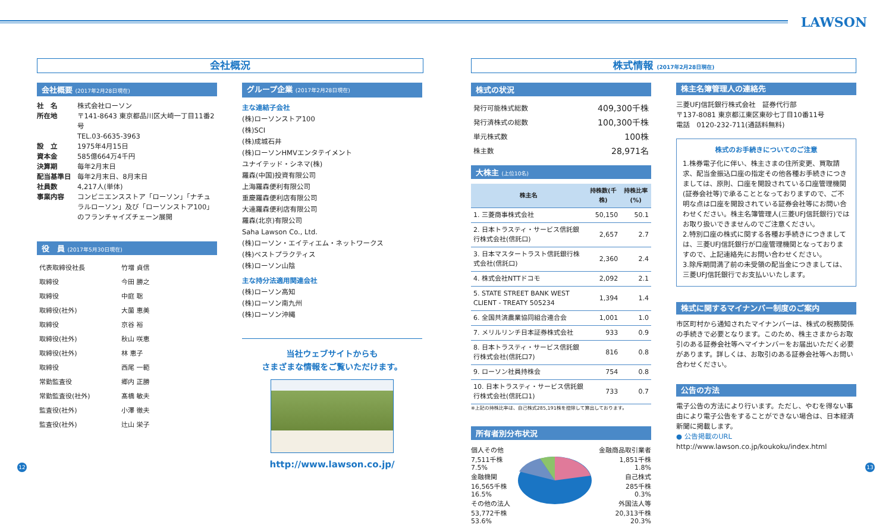LAWSON
会社概況
会社概要 (2017年2月28日現在)
社　名 株式会社ローソン
所在地 〒141-8643 東京都品川区大崎一丁目11番2号
TEL.03-6635-3963
設　立 1975年4月15日
資本金 585億664万4千円
決算期 毎年2月末日
配当基準日 毎年2月末日、8月末日
社員数 4,217人(単体)
事業内容 コンビニエンスストア「ローソン」「ナチュラルローソン」及び「ローソンストア100」のフランチャイズチェーン展開
役　員 (2017年5月30日現在)
| 代表取締役社長 | 竹増 貞信 |
| 取締役 | 今田 勝之 |
| 取締役 | 中庭 聡 |
| 取締役(社外) | 大薗 恵美 |
| 取締役 | 京谷 裕 |
| 取締役(社外) | 秋山 咲恵 |
| 取締役(社外) | 林 恵子 |
| 取締役 | 西尾 一範 |
| 常勤監査役 | 郷内 正勝 |
| 常勤監査役(社外) | 髙橋 敏夫 |
| 監査役(社外) | 小澤 徹夫 |
| 監査役(社外) | 辻山 栄子 |
グループ企業 (2017年2月28日現在)
主な連結子会社
(株)ローソンストア100
(株)SCI
(株)成城石井
(株)ローソンHMVエンタテイメント
ユナイテッド・シネマ(株)
羅森(中国)投資有限公司
上海羅森便利有限公司
重慶羅森便利店有限公司
大連羅森便利店有限公司
羅森(北京)有限公司
Saha Lawson Co., Ltd.
(株)ローソン・エイティエム・ネットワークス
(株)ベストプラクティス
(株)ローソン山陰
主な持分法適用関連会社
(株)ローソン高知
(株)ローソン南九州
(株)ローソン沖縄
当社ウェブサイトからも
さまざまな情報をご覧いただけます。
http://www.lawson.co.jp/
株式情報 (2017年2月28日現在)
株式の状況
| 発行可能株式総数 | 409,300千株 |
| 発行済株式の総数 | 100,300千株 |
| 単元株式数 | 100株 |
| 株主数 | 28,971名 |
大株主 (上位10名)
| 株主名 | 持株数(千株) | 持株比率(%) |
| --- | --- | --- |
| 1. 三菱商事株式会社 | 50,150 | 50.1 |
| 2. 日本トラスティ・サービス信託銀行株式会社(信託口) | 2,657 | 2.7 |
| 3. 日本マスタートラスト信託銀行株式会社(信託口) | 2,360 | 2.4 |
| 4. 株式会社NTTドコモ | 2,092 | 2.1 |
| 5. STATE STREET BANK WEST CLIENT - TREATY 505234 | 1,394 | 1.4 |
| 6. 全国共済農業協同組合連合会 | 1,001 | 1.0 |
| 7. メリルリンチ日本証券株式会社 | 933 | 0.9 |
| 8. 日本トラスティ・サービス信託銀行株式会社(信託口7) | 816 | 0.8 |
| 9. ローソン社員持株会 | 754 | 0.8 |
| 10. 日本トラスティ・サービス信託銀行株式会社(信託口1) | 733 | 0.7 |
※上記の持株比率は、自己株式285,191株を控除して算出しております。
所有者別分布状況
個人その他
7,511千株
7.5%
金融機関
16,565千株
16.5%
その他の法人
53,772千株
53.6%
金融商品取引業者
1,851千株
1.8%
自己株式
285千株
0.3%
外国法人等
20,313千株
20.3%
株主名簿管理人の連絡先
三菱UFJ信託銀行株式会社　証券代行部
〒137-8081 東京都江東区東砂七丁目10番11号
電話　0120-232-711(通話料無料)
株式のお手続きについてのご注意
1.株券電子化に伴い、株主さまの住所変更、買取請求、配当金振込口座の指定その他各種お手続きにつきましては、原則、口座を開設されている口座管理機関(証券会社等)で承ることとなっておりますので、ご不明な点は口座を開設されている証券会社等にお問い合わせください。株主名簿管理人(三菱UFJ信託銀行)ではお取り扱いできませんのでご注意ください。
2.特別口座の株式に関する各種お手続きにつきましては、三菱UFJ信託銀行が口座管理機関となっておりますので、上記連絡先にお問い合わせください。
3.除斥期間満了前の未受領の配当金につきましては、三菱UFJ信託銀行でお支払いいたします。
株式に関するマイナンバー制度のご案内
市区町村から通知されたマイナンバーは、株式の税務関係の手続きで必要となります。このため、株主さまからお取引のある証券会社等へマイナンバーをお届出いただく必要があります。詳しくは、お取引のある証券会社等へお問い合わせください。
公告の方法
電子公告の方法により行います。ただし、やむを得ない事由により電子公告をすることができない場合は、日本経済新聞に掲載します。
● 公告掲載のURL
http://www.lawson.co.jp/koukoku/index.html
12 13